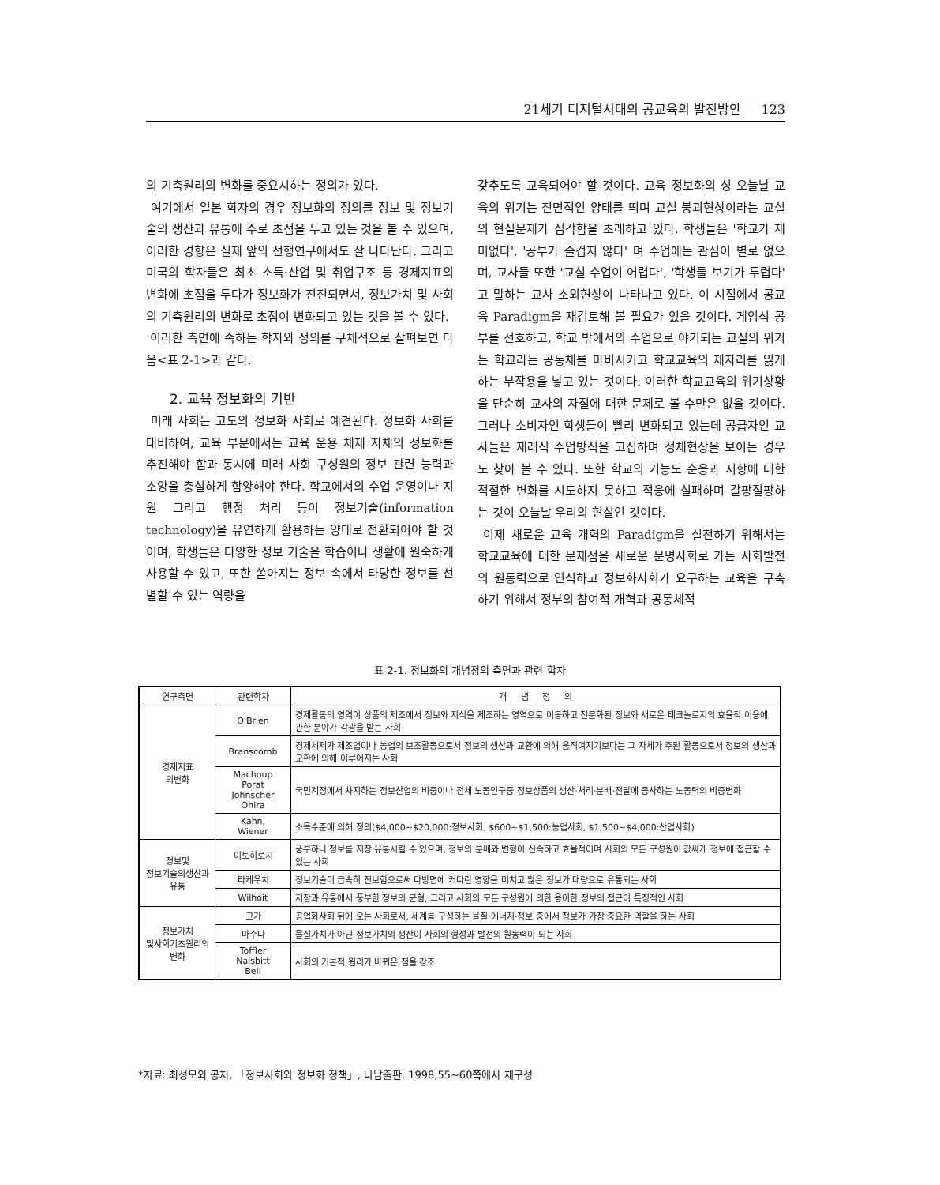21세기 디지털시대의 공교육의 발전방안 123
의 기축원리의 변화를 중요시하는 정의가 있다.
여기에서 일본 학자의 경우 정보화의 정의를 정보 및 정보기술의 생산과 유통에 주로 초점을 두고 있는 것을 볼 수 있으며, 이러한 경향은 실제 앞의 선행연구에서도 잘 나타난다. 그리고 미국의 학자들은 최초 소득·산업 및 취업구조 등 경제지표의 변화에 초점을 두다가 정보화가 진전되면서, 정보가치 및 사회의 기축원리의 변화로 초점이 변화되고 있는 것을 볼 수 있다.
이러한 측면에 속하는 학자와 정의를 구체적으로 살펴보면 다음<표 2-1>과 같다.
2. 교육 정보화의 기반
미래 사회는 고도의 정보화 사회로 예견된다. 정보화 사회를 대비하여, 교육 부문에서는 교육 운용 체제 자체의 정보화를 추진해야 함과 동시에 미래 사회 구성원의 정보 관련 능력과 소양을 충실하게 함양해야 한다. 학교에서의 수업 운영이나 지원 그리고 행정 처리 등이 정보기술(information technology)을 유연하게 활용하는 양태로 전환되어야 할 것이며, 학생들은 다양한 정보 기술을 학습이나 생활에 원숙하게 사용할 수 있고, 또한 쏟아지는 정보 속에서 타당한 정보를 선별할 수 있는 역량을
갖추도록 교육되어야 할 것이다. 교육 정보화의 성 오늘날 교육의 위기는 전면적인 양태를 띄며 교실 붕괴현상이라는 교실의 현실문제가 심각함을 초래하고 있다. 학생들은 '학교가 재미없다', '공부가 즐겁지 않다' 며 수업에는 관심이 별로 없으며, 교사들 또한 '교실 수업이 어렵다', '학생들 보기가 두렵다' 고 말하는 교사 소외현상이 나타나고 있다. 이 시점에서 공교육 Paradigm을 재검토해 볼 필요가 있을 것이다. 게임식 공부를 선호하고, 학교 밖에서의 수업으로 야기되는 교실의 위기는 학교라는 공동체를 마비시키고 학교교육의 제자리를 잃게 하는 부작용을 낳고 있는 것이다. 이러한 학교교육의 위기상황을 단순히 교사의 자질에 대한 문제로 볼 수만은 없을 것이다. 그러나 소비자인 학생들이 빨리 변화되고 있는데 공급자인 교사들은 재래식 수업방식을 고집하며 정체현상을 보이는 경우도 찾아 볼 수 있다. 또한 학교의 기능도 순응과 저항에 대한 적절한 변화를 시도하지 못하고 적응에 실패하며 갈팡질팡하는 것이 오늘날 우리의 현실인 것이다.
이제 새로운 교육 개혁의 Paradigm을 실천하기 위해서는 학교교육에 대한 문제점을 새로운 문명사회로 가는 사회발전의 원동력으로 인식하고 정보화사회가 요구하는 교육을 구축하기 위해서 정부의 참여적 개혁과 공동체적
표 2-1. 정보화의 개념정의 측면과 관련 학자
| 연구측면 | 관련학자 | 개 념 정 의 |
| --- | --- | --- |
| 경제지표 의변화 | O'Brien | 경제활동의 영역이 상품의 제조에서 정보와 지식을 제조하는 영역으로 이동하고 전문화된 정보와 새로운 테크놀로지의 효율적 이용에 관한 분야가 각광을 받는 사회 |
| | Branscomb | 경제체제가 제조업이나 농업의 보조활동으로서 정보의 생산과 교환에 의해 움직여지기보다는 그 자체가 주된 활동으로서 정보의 생산과 교환에 의해 이루어지는 사회 |
| | Machoup Porat Johnscher Ohira | 국민계정에서 차지하는 정보산업의 비중이나 전체 노동인구중 정보상품의 생산·처리·분배·전달에 종사하는 노동력의 비중변화 |
| | Kahn, Wiener | 소득수준에 의해 정의($4,000~$20,000:정보사회, $600~$1,500:농업사회, $1,500~$4,000:산업사회) |
| 정보및 정보기술의생산과 유통 | 이토히로시 | 풍부하나 정보를 저장·유통시킬 수 있으며, 정보의 분배와 변형이 신속하고 효율적이며 사회의 모든 구성원이 값싸게 정보에 접근할 수 있는 사회 |
| | 타케우치 | 정보기술이 급속히 진보함으로써 다방면에 커다란 영향을 미치고 많은 정보가 대량으로 유통되는 사회 |
| | Wilhoit | 저장과 유통에서 풍부한 정보의 균형, 그리고 사회의 모든 구성원에 의한 용이한 정보의 접근이 특징적인 사회 |
| 정보가치 및사회기초원리의 변화 | 고가 | 공업화사회 뒤에 오는 사회로서, 세계를 구성하는 물질·에너지·정보 중에서 정보가 가장 중요한 역할을 하는 사회 |
| | 마수다 | 물질가치가 아닌 정보가치의 생산이 사회의 형성과 발전의 원동력이 되는 사회 |
| | Toffler Naisbitt Bell | 사회의 기본적 원리가 바뀌은 점을 강조 |
*자료: 최성모외 공저, 「정보사회와 정보화 정책」, 나남출판, 1998,55~60쪽에서 재구성